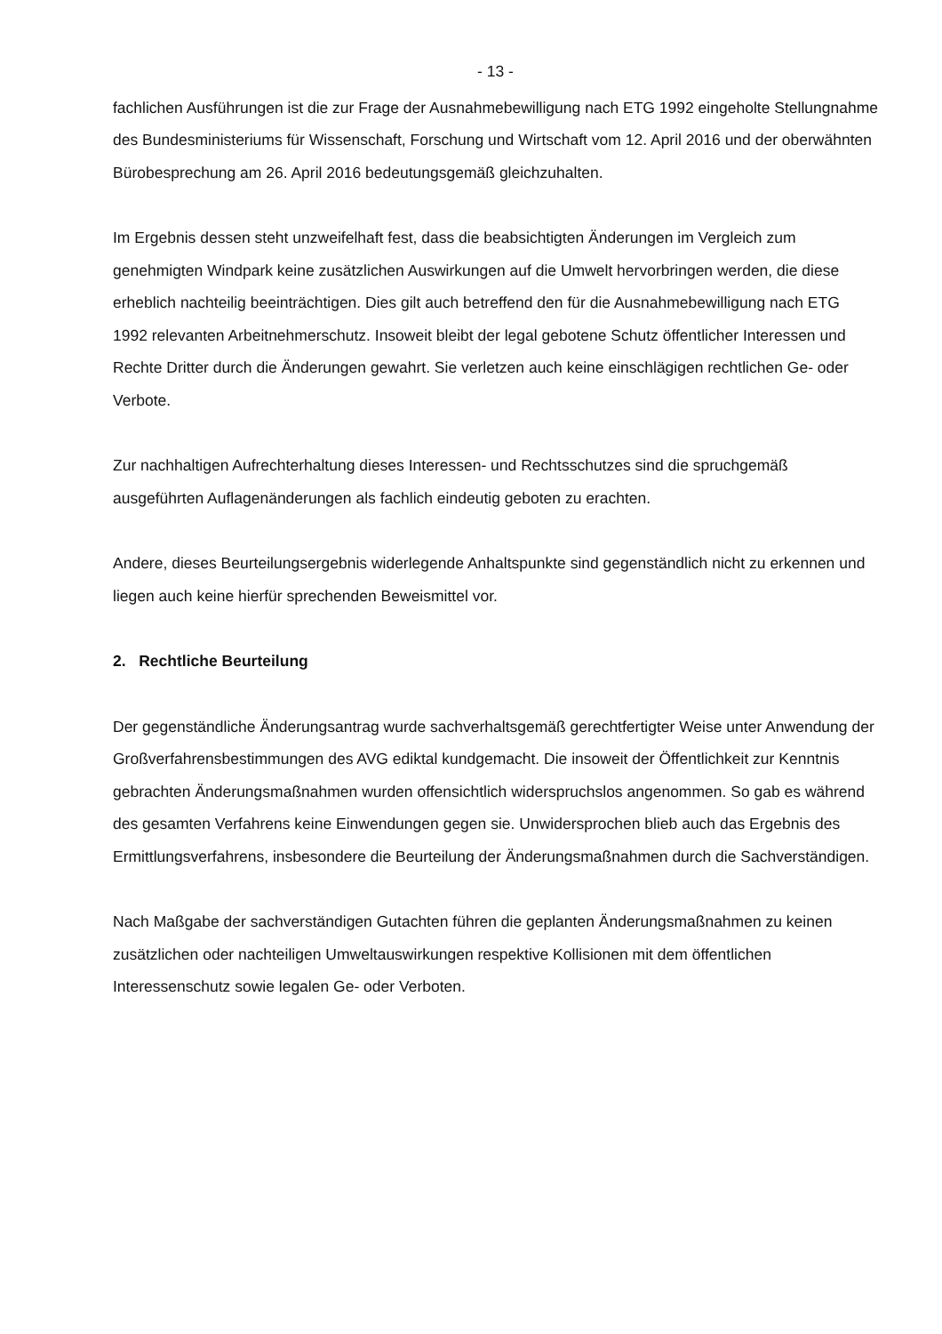- 13 -
fachlichen Ausführungen ist die zur Frage der Ausnahmebewilligung nach ETG 1992 eingeholte Stellungnahme des Bundesministeriums für Wissenschaft, Forschung und Wirtschaft vom 12. April 2016 und der oberwähnten Bürobesprechung am 26. April 2016 bedeutungsgemäß gleichzuhalten.
Im Ergebnis dessen steht unzweifelhaft fest, dass die beabsichtigten Änderungen im Vergleich zum genehmigten Windpark keine zusätzlichen Auswirkungen auf die Umwelt hervorbringen werden, die diese erheblich nachteilig beeinträchtigen. Dies gilt auch betreffend den für die Ausnahmebewilligung nach ETG 1992 relevanten Arbeitnehmerschutz. Insoweit bleibt der legal gebotene Schutz öffentlicher Interessen und Rechte Dritter durch die Änderungen gewahrt. Sie verletzen auch keine einschlägigen rechtlichen Ge- oder Verbote.
Zur nachhaltigen Aufrechterhaltung dieses Interessen- und Rechtsschutzes sind die spruchgemäß ausgeführten Auflagenänderungen als fachlich eindeutig geboten zu erachten.
Andere, dieses Beurteilungsergebnis widerlegende Anhaltspunkte sind gegenständlich nicht zu erkennen und liegen auch keine hierfür sprechenden Beweismittel vor.
2. Rechtliche Beurteilung
Der gegenständliche Änderungsantrag wurde sachverhaltsgemäß gerechtfertigter Weise unter Anwendung der Großverfahrensbestimmungen des AVG ediktal kundgemacht. Die insoweit der Öffentlichkeit zur Kenntnis gebrachten Änderungsmaßnahmen wurden offensichtlich widerspruchslos angenommen. So gab es während des gesamten Verfahrens keine Einwendungen gegen sie. Unwidersprochen blieb auch das Ergebnis des Ermittlungsverfahrens, insbesondere die Beurteilung der Änderungsmaßnahmen durch die Sachverständigen.
Nach Maßgabe der sachverständigen Gutachten führen die geplanten Änderungsmaßnahmen zu keinen zusätzlichen oder nachteiligen Umweltauswirkungen respektive Kollisionen mit dem öffentlichen Interessenschutz sowie legalen Ge- oder Verboten.